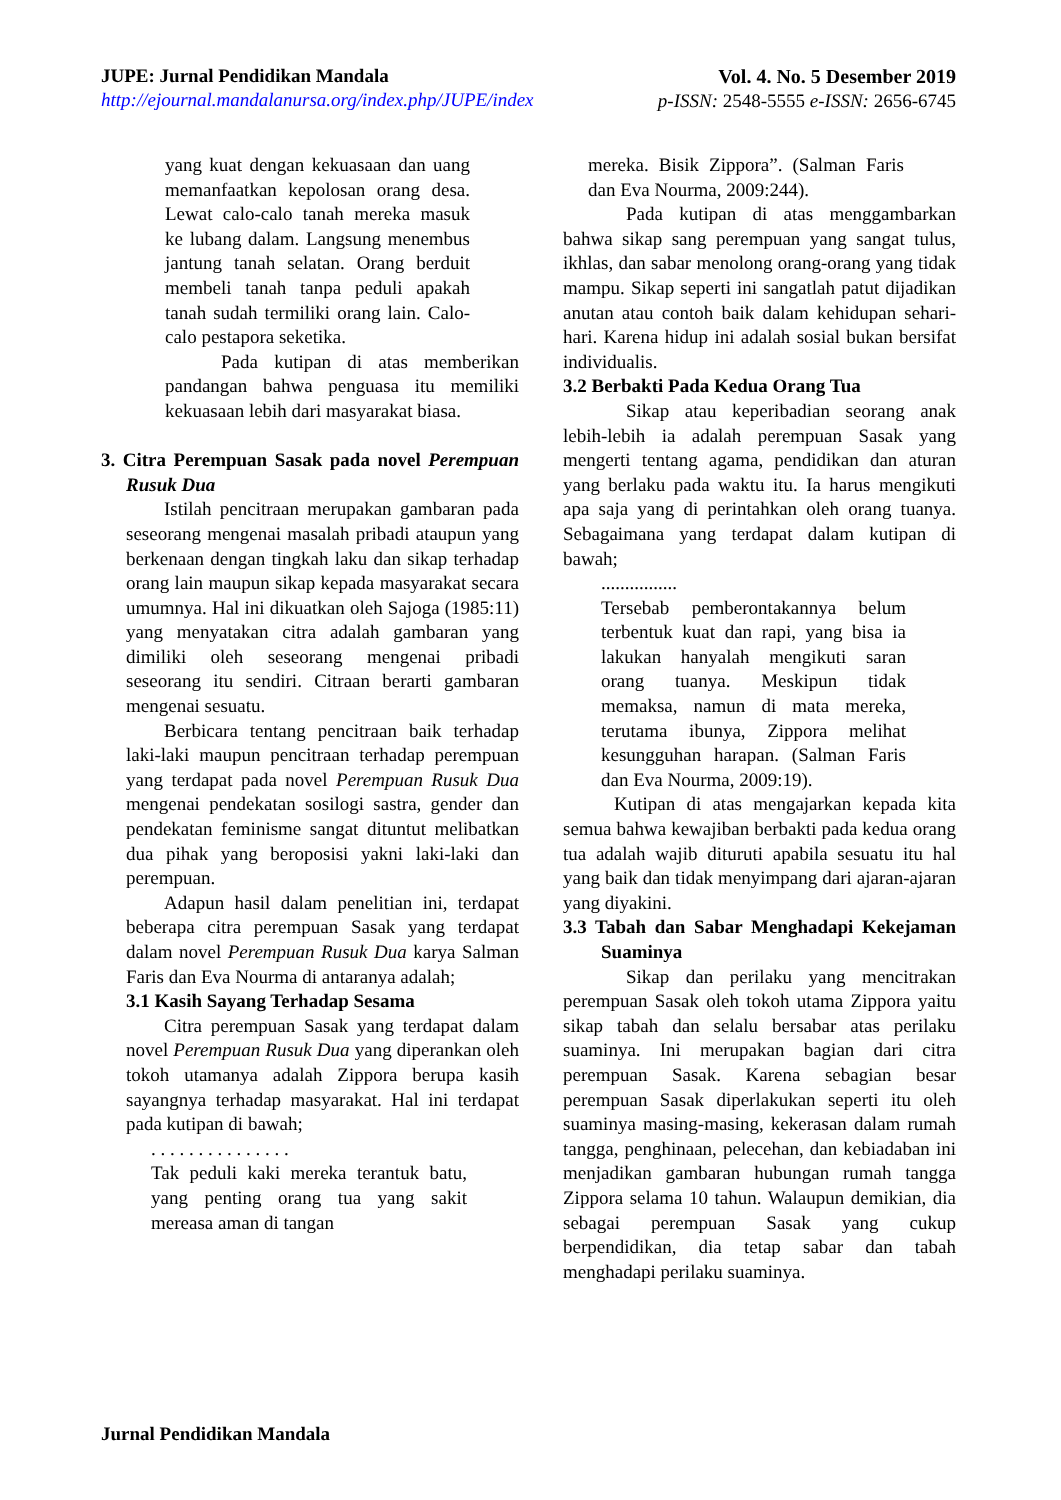JUPE: Jurnal Pendidikan Mandala
http://ejournal.mandalanursa.org/index.php/JUPE/index
Vol. 4. No. 5 Desember 2019
p-ISSN: 2548-5555 e-ISSN: 2656-6745
yang kuat dengan kekuasaan dan uang memanfaatkan kepolosan orang desa. Lewat calo-calo tanah mereka masuk ke lubang dalam. Langsung menembus jantung tanah selatan. Orang berduit membeli tanah tanpa peduli apakah tanah sudah termiliki orang lain. Calo-calo pestapora seketika.
Pada kutipan di atas memberikan pandangan bahwa penguasa itu memiliki kekuasaan lebih dari masyarakat biasa.
3. Citra Perempuan Sasak pada novel Perempuan Rusuk Dua
Istilah pencitraan merupakan gambaran pada seseorang mengenai masalah pribadi ataupun yang berkenaan dengan tingkah laku dan sikap terhadap orang lain maupun sikap kepada masyarakat secara umumnya. Hal ini dikuatkan oleh Sajoga (1985:11) yang menyatakan citra adalah gambaran yang dimiliki oleh seseorang mengenai pribadi seseorang itu sendiri. Citraan berarti gambaran mengenai sesuatu.
Berbicara tentang pencitraan baik terhadap laki-laki maupun pencitraan terhadap perempuan yang terdapat pada novel Perempuan Rusuk Dua mengenai pendekatan sosilogi sastra, gender dan pendekatan feminisme sangat dituntut melibatkan dua pihak yang beroposisi yakni laki-laki dan perempuan.
Adapun hasil dalam penelitian ini, terdapat beberapa citra perempuan Sasak yang terdapat dalam novel Perempuan Rusuk Dua karya Salman Faris dan Eva Nourma di antaranya adalah;
3.1 Kasih Sayang Terhadap Sesama
Citra perempuan Sasak yang terdapat dalam novel Perempuan Rusuk Dua yang diperankan oleh tokoh utamanya adalah Zippora berupa kasih sayangnya terhadap masyarakat. Hal ini terdapat pada kutipan di bawah;
. . . . . . . . . . . . . . .
Tak peduli kaki mereka terantuk batu, yang penting orang tua yang sakit mereasa aman di tangan
mereka. Bisik Zippora”. (Salman Faris dan Eva Nourma, 2009:244).
Pada kutipan di atas menggambarkan bahwa sikap sang perempuan yang sangat tulus, ikhlas, dan sabar menolong orang-orang yang tidak mampu. Sikap seperti ini sangatlah patut dijadikan anutan atau contoh baik dalam kehidupan sehari-hari. Karena hidup ini adalah sosial bukan bersifat individualis.
3.2 Berbakti Pada Kedua Orang Tua
Sikap atau keperibadian seorang anak lebih-lebih ia adalah perempuan Sasak yang mengerti tentang agama, pendidikan dan aturan yang berlaku pada waktu itu. Ia harus mengikuti apa saja yang di perintahkan oleh orang tuanya. Sebagaimana yang terdapat dalam kutipan di bawah;
................
Tersebab pemberontakannya belum terbentuk kuat dan rapi, yang bisa ia lakukan hanyalah mengikuti saran orang tuanya. Meskipun tidak memaksa, namun di mata mereka, terutama ibunya, Zippora melihat kesungguhan harapan. (Salman Faris dan Eva Nourma, 2009:19).
Kutipan di atas mengajarkan kepada kita semua bahwa kewajiban berbakti pada kedua orang tua adalah wajib dituruti apabila sesuatu itu hal yang baik dan tidak menyimpang dari ajaran-ajaran yang diyakini.
3.3 Tabah dan Sabar Menghadapi Kekejaman Suaminya
Sikap dan perilaku yang mencitrakan perempuan Sasak oleh tokoh utama Zippora yaitu sikap tabah dan selalu bersabar atas perilaku suaminya. Ini merupakan bagian dari citra perempuan Sasak. Karena sebagian besar perempuan Sasak diperlakukan seperti itu oleh suaminya masing-masing, kekerasan dalam rumah tangga, penghinaan, pelecehan, dan kebiadaban ini menjadikan gambaran hubungan rumah tangga Zippora selama 10 tahun. Walaupun demikian, dia sebagai perempuan Sasak yang cukup berpendidikan, dia tetap sabar dan tabah menghadapi perilaku suaminya.
Jurnal Pendidikan Mandala